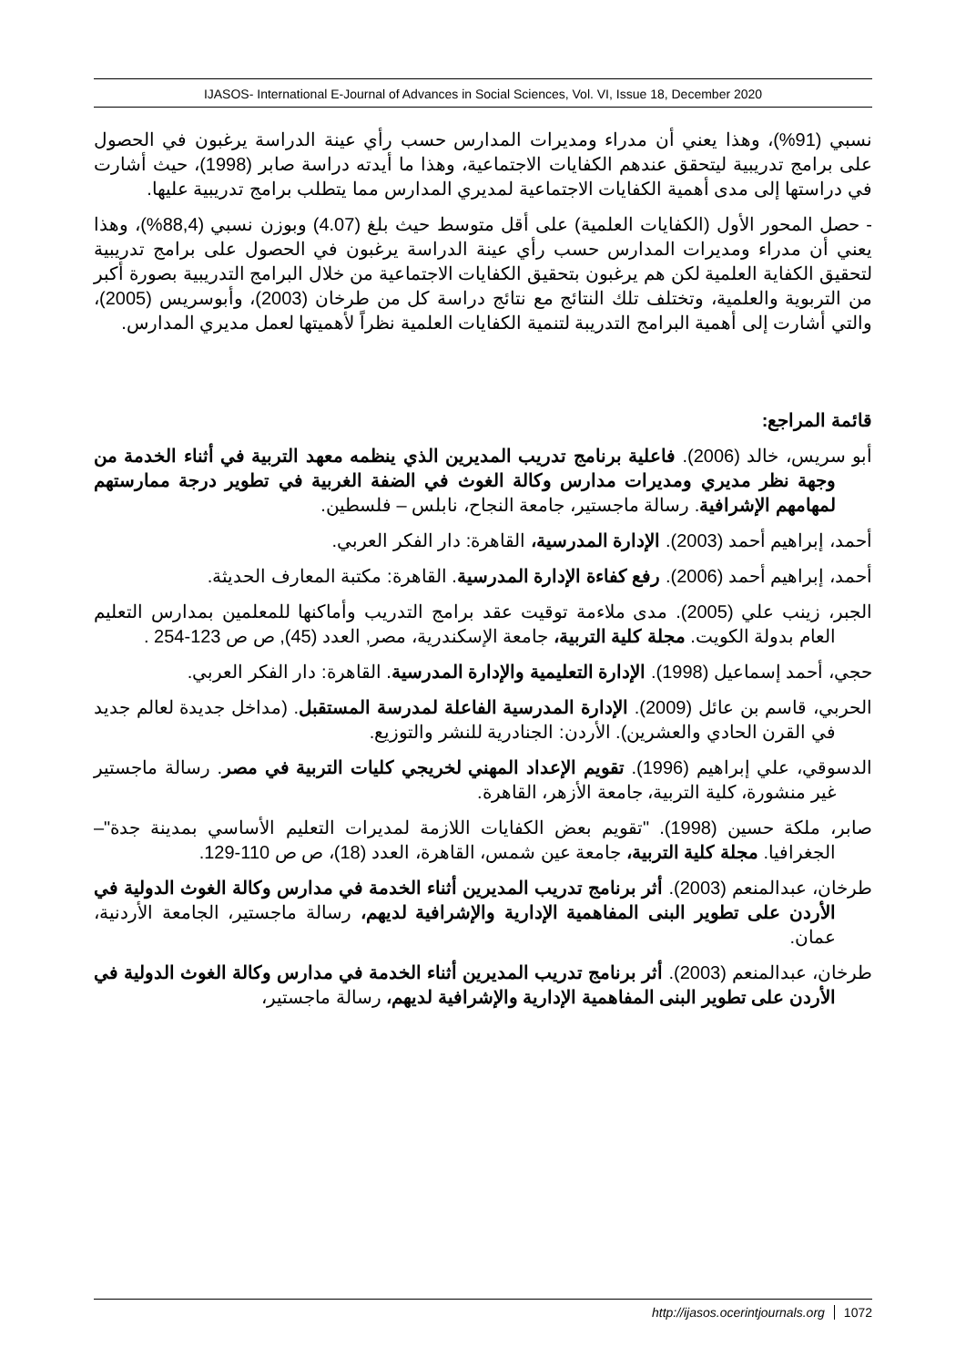IJASOS- International E-Journal of Advances in Social Sciences, Vol. VI, Issue 18, December 2020
نسبي (91%)، وهذا يعني أن مدراء ومديرات المدارس حسب رأي عينة الدراسة يرغبون في الحصول على برامج تدريبية ليتحقق عندهم الكفايات الاجتماعية، وهذا ما أيدته دراسة صابر (1998)، حيث أشارت في دراستها إلى مدى أهمية الكفايات الاجتماعية لمديري المدارس مما يتطلب برامج تدريبية عليها.
- حصل المحور الأول (الكفايات العلمية) على أقل متوسط حيث بلغ (4.07) وبوزن نسبي (88,4%)، وهذا يعني أن مدراء ومديرات المدارس حسب رأي عينة الدراسة يرغبون في الحصول على برامج تدريبية لتحقيق الكفاية العلمية لكن هم يرغبون بتحقيق الكفايات الاجتماعية من خلال البرامج التدريبية بصورة أكبر من التربوية والعلمية، وتختلف تلك النتائج مع نتائج دراسة كل من طرخان (2003)، وأبوسريس (2005)، والتي أشارت إلى أهمية البرامج التدريبة لتنمية الكفايات العلمية نظراً لأهميتها لعمل مديري المدارس.
قائمة المراجع:
أبو سريس، خالد (2006). فاعلية برنامج تدريب المديرين الذي ينظمه معهد التربية في أثناء الخدمة من وجهة نظر مديري ومديرات مدارس وكالة الغوث في الضفة الغربية في تطوير درجة ممارستهم لمهامهم الإشرافية. رسالة ماجستير، جامعة النجاح، نابلس – فلسطين.
أحمد، إبراهيم أحمد (2003). الإدارة المدرسية، القاهرة: دار الفكر العربي.
أحمد، إبراهيم أحمد (2006). رفع كفاءة الإدارة المدرسية. القاهرة: مكتبة المعارف الحديثة.
الجبر، زينب علي (2005). مدى ملاءمة توقيت عقد برامج التدريب وأماكنها للمعلمين بمدارس التعليم العام بدولة الكويت. مجلة كلية التربية، جامعة الإسكندرية، مصر, العدد (45), ص ص 123-254 .
حجي، أحمد إسماعيل (1998). الإدارة التعليمية والإدارة المدرسية. القاهرة: دار الفكر العربي.
الحربي، قاسم بن عائل (2009). الإدارة المدرسية الفاعلة لمدرسة المستقبل. (مداخل جديدة لعالم جديد في القرن الحادي والعشرين). الأردن: الجنادرية للنشر والتوزيع.
الدسوقي، علي إبراهيم (1996). تقويم الإعداد المهني لخريجي كليات التربية في مصر. رسالة ماجستير غير منشورة، كلية التربية، جامعة الأزهر، القاهرة.
صابر، ملكة حسين (1998). "تقويم بعض الكفايات اللازمة لمديرات التعليم الأساسي بمدينة جدة"– الجغرافيا. مجلة كلية التربية، جامعة عين شمس، القاهرة، العدد (18)، ص ص 110-129.
طرخان، عبدالمنعم (2003). أثر برنامج تدريب المديرين أثناء الخدمة في مدارس وكالة الغوث الدولية في الأردن على تطوير البنى المفاهمية الإدارية والإشرافية لديهم، رسالة ماجستير، الجامعة الأردنية، عمان.
طرخان، عبدالمنعم (2003). أثر برنامج تدريب المديرين أثناء الخدمة في مدارس وكالة الغوث الدولية في الأردن على تطوير البنى المفاهمية الإدارية والإشرافية لديهم، رسالة ماجستير،
http://ijasos.ocerintjournals.org 1072